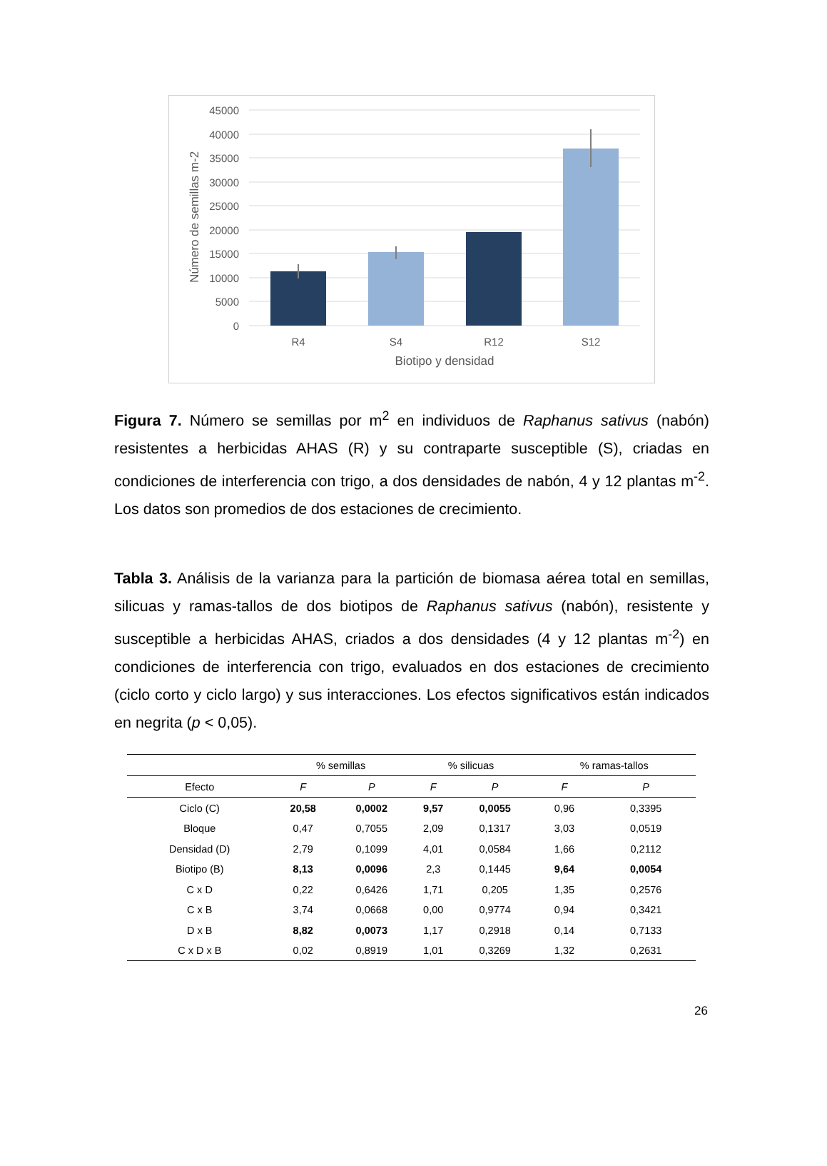45000
40000
35000
30000
25000
20000
15000
10000
5000
0
R4
S4
R12
S12
Biotipo y densidad
Número de semillas m-2
Figura 7. Número se semillas por m<sup>2</sup> en individuos de Raphanus sativus (nabón) resistentes a herbicidas AHAS (R) y su contraparte susceptible (S), criadas en condiciones de interferencia con trigo, a dos densidades de nabón, 4 y 12 plantas m<sup>-2</sup>. Los datos son promedios de dos estaciones de crecimiento.
Tabla 3. Análisis de la varianza para la partición de biomasa aérea total en semillas, silicuas y ramas-tallos de dos biotipos de Raphanus sativus (nabón), resistente y susceptible a herbicidas AHAS, criados a dos densidades (4 y 12 plantas m<sup>-2</sup>) en condiciones de interferencia con trigo, evaluados en dos estaciones de crecimiento (ciclo corto y ciclo largo) y sus interacciones. Los efectos significativos están indicados en negrita (p < 0,05).
| | % semillas | | % silicuas | | % ramas-tallos | |
| --- | --- | --- | --- | --- | --- | --- |
| Efecto | F | P | F | P | F | P |
| Ciclo (C) | 20,58 | 0,0002 | 9,57 | 0,0055 | 0,96 | 0,3395 |
| Bloque | 0,47 | 0,7055 | 2,09 | 0,1317 | 3,03 | 0,0519 |
| Densidad (D) | 2,79 | 0,1099 | 4,01 | 0,0584 | 1,66 | 0,2112 |
| Biotipo (B) | 8,13 | 0,0096 | 2,3 | 0,1445 | 9,64 | 0,0054 |
| C x D | 0,22 | 0,6426 | 1,71 | 0,205 | 1,35 | 0,2576 |
| C x B | 3,74 | 0,0668 | 0,00 | 0,9774 | 0,94 | 0,3421 |
| D x B | 8,82 | 0,0073 | 1,17 | 0,2918 | 0,14 | 0,7133 |
| C x D x B | 0,02 | 0,8919 | 1,01 | 0,3269 | 1,32 | 0,2631 |
26